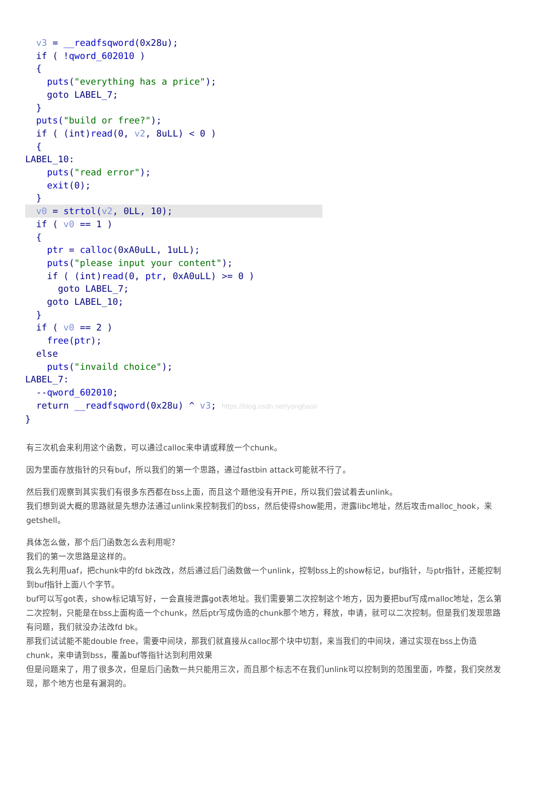v3 = __readfsqword(0x28u); if ( !qword_602010 ) { puts("everything has a price"); goto LABEL_7; } puts("build or free?"); if ( (int)read(0, v2, 8uLL) < 0 ) { LABEL_10: puts("read error"); exit(0); }
v0 = strtol(v2, 0LL, 10);
if ( v0 == 1 ) { ptr = calloc(0xA0uLL, 1uLL); puts("please input your content"); if ( (int)read(0, ptr, 0xA0uLL) >= 0 ) goto LABEL_7; goto LABEL_10; } if ( v0 == 2 ) free(ptr); else puts("invaild choice"); LABEL_7: --qword_602010; return __readfsqword(0x28u) ^ v3; https://blog.csdn.net/yongbaoii }
有三次机会来利用这个函数，可以通过calloc来申请或释放一个chunk。
因为里面存放指针的只有buf，所以我们的第一个思路，通过fastbin attack可能就不行了。
然后我们观察到其实我们有很多东西都在bss上面，而且这个题他没有开PIE，所以我们尝试着去unlink。
我们想到说大概的思路就是先想办法通过unlink来控制我们的bss，然后使得show能用，泄露libc地址，然后攻击malloc_hook，来getshell。
具体怎么做，那个后门函数怎么去利用呢？
我们的第一次思路是这样的。
我么先利用uaf，把chunk中的fd bk改改，然后通过后门函数做一个unlink，控制bss上的show标记，buf指针，与ptr指针，还能控制到buf指针上面八个字节。
buf可以写got表，show标记填写好，一会直接泄露got表地址。我们需要第二次控制这个地方，因为要把buf写成malloc地址，怎么第二次控制，只能是在bss上面构造一个chunk，然后ptr写成伪造的chunk那个地方，释放，申请，就可以二次控制。但是我们发现思路有问题，我们就没办法改fd bk。
那我们试试能不能double free，需要中间块，那我们就直接从calloc那个块中切割，来当我们的中间块，通过实现在bss上伪造chunk，来申请到bss，覆盖buf等指针达到利用效果
但是问题来了，用了很多次，但是后门函数一共只能用三次，而且那个标志不在我们unlink可以控制到的范围里面，咋整，我们突然发现，那个地方也是有漏洞的。